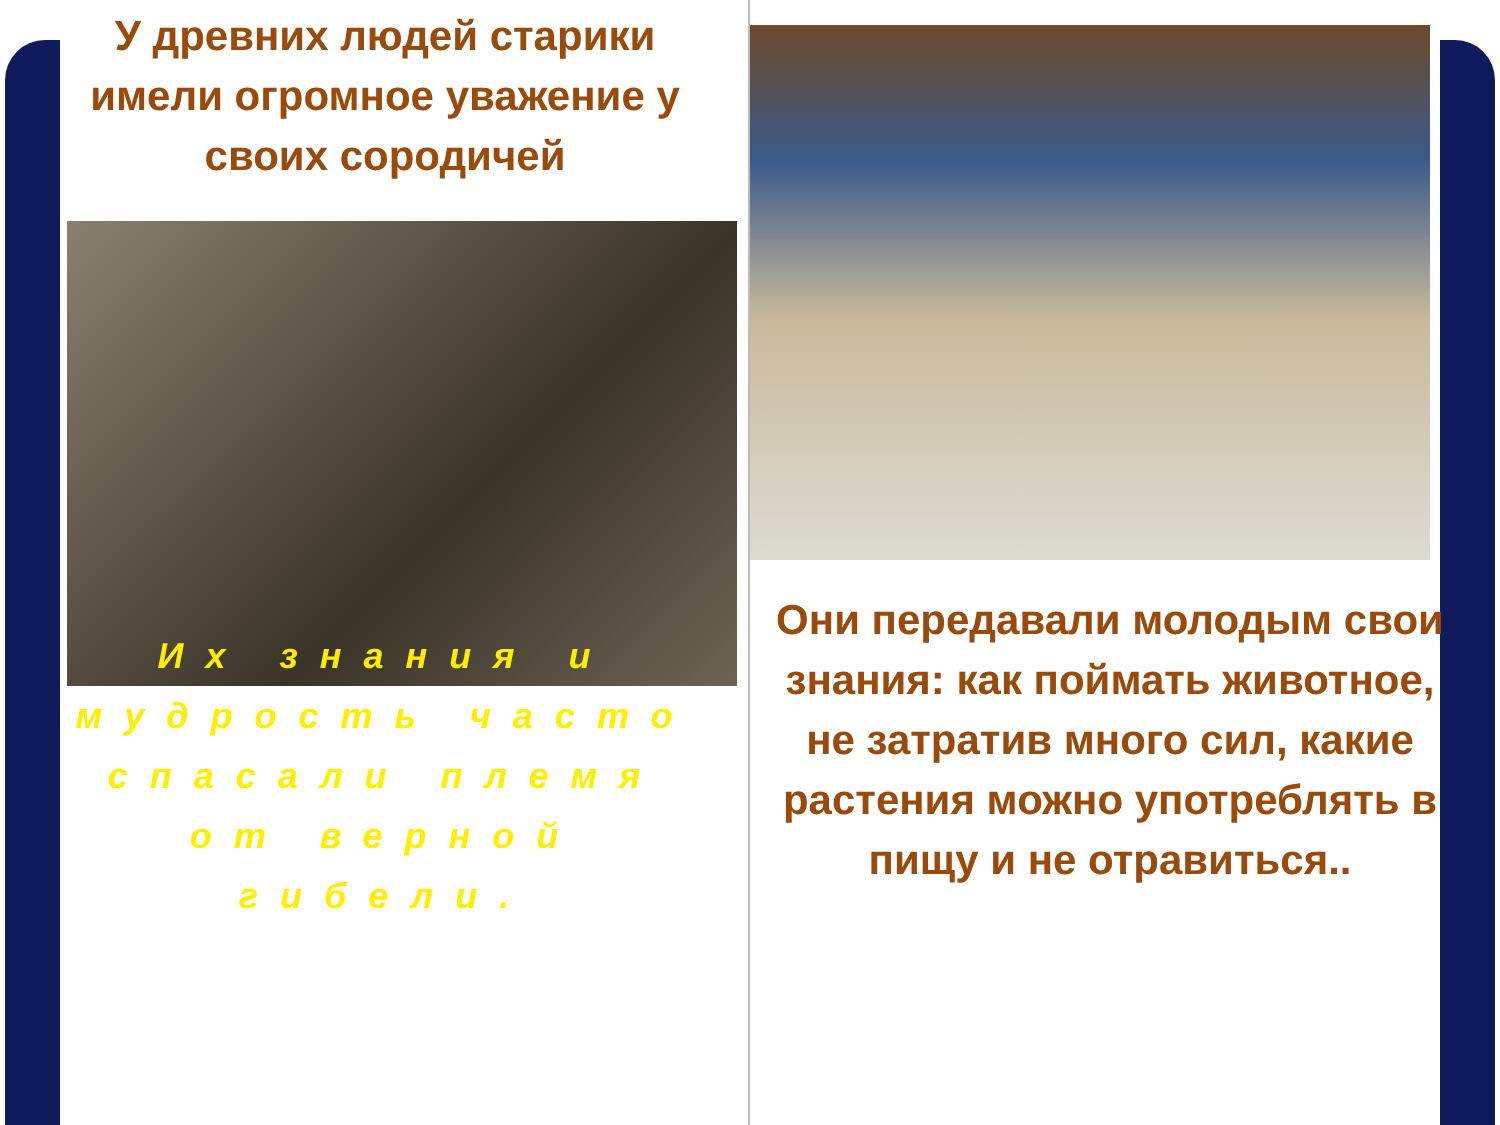У древних людей старики имели огромное уважение у своих сородичей
Их знания и мудрость часто спасали племя от верной гибели.
Они передавали молодым свои знания: как поймать животное, не затратив много сил, какие растения можно употреблять в пищу и не отравиться..